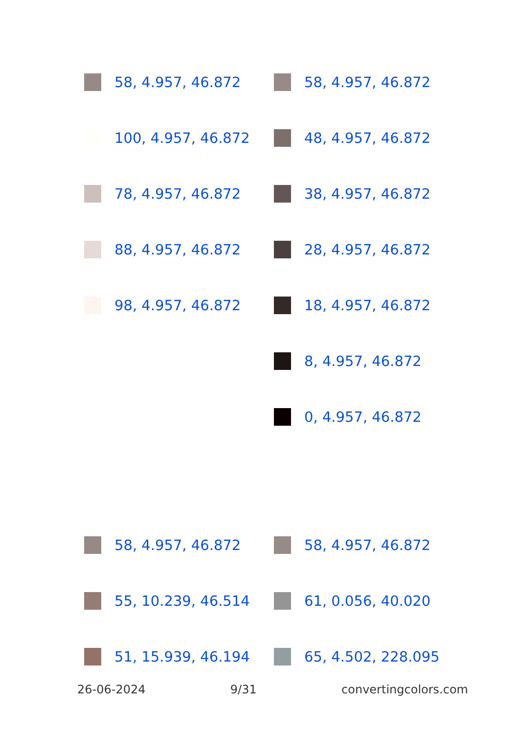58, 4.957, 46.872 58, 4.957, 46.872
100, 4.957, 46.872 48, 4.957, 46.872
78, 4.957, 46.872 38, 4.957, 46.872
88, 4.957, 46.872 28, 4.957, 46.872
98, 4.957, 46.872 18, 4.957, 46.872
8, 4.957, 46.872
0, 4.957, 46.872
58, 4.957, 46.872 58, 4.957, 46.872
55, 10.239, 46.514 61, 0.056, 40.020
51, 15.939, 46.194 65, 4.502, 228.095
26-06-2024 9/31 convertingcolors.com